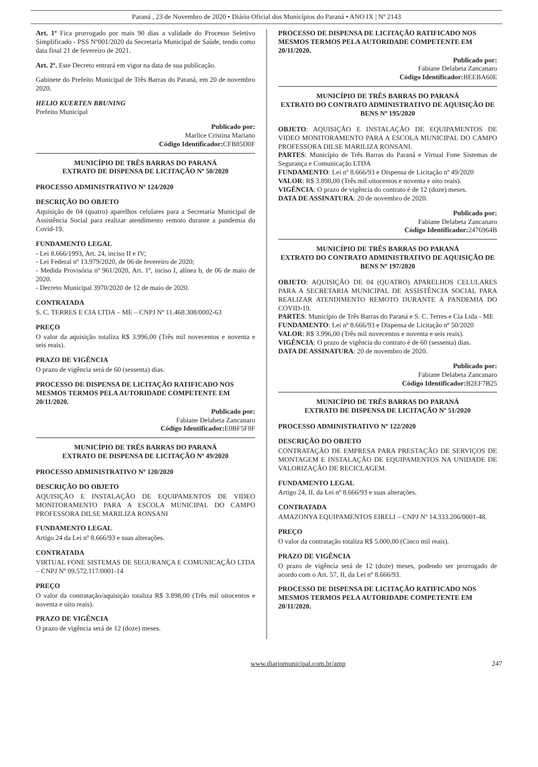Paraná , 23 de Novembro de 2020 • Diário Oficial dos Municípios do Paraná • ANO IX | Nº 2143
Art. 1º Fica prorrogado por mais 90 dias a validade do Processo Seletivo Simplificado - PSS Nº001/2020 da Secretaria Municipal de Saúde, tendo como data final 21 de fevereiro de 2021.
Art. 2º. Este Decreto entrará em vigor na data de sua publicação.
Gabinete do Prefeito Municipal de Três Barras do Paraná, em 20 de novembro 2020.
HELIO KUERTEN BRUNING
Prefeito Municipal
Publicado por:
Marlice Cristina Mariano
Código Identificador: CFB85D0F
MUNICÍPIO DE TRÊS BARRAS DO PARANÁ
EXTRATO DE DISPENSA DE LICITAÇÃO Nº 50/2020
PROCESSO ADMINISTRATIVO Nº 124/2020
DESCRIÇÃO DO OBJETO
Aquisição de 04 (quatro) aparelhos celulares para a Secretaria Municipal de Assistência Social para realizar atendimento remoto durante a pandemia do Covid-19.
FUNDAMENTO LEGAL
- Lei 8.666/1993, Art. 24, inciso II e IV;
- Lei Federal nº 13.979/2020, de 06 de fevereiro de 2020;
- Medida Provisória nº 961/2020, Art. 1º, inciso I, alínea b, de 06 de maio de 2020.
- Decreto Municipal 3970/2020 de 12 de maio de 2020.
CONTRATADA
S. C. TERRES E CIA LTDA – ME – CNPJ Nº 11.468.308/0002-63
PREÇO
O valor da aquisição totaliza R$ 3.996,00 (Três mil novecentos e noventa e seis reais).
PRAZO DE VIGÊNCIA
O prazo de vigência será de 60 (sessenta) dias.
PROCESSO DE DISPENSA DE LICITAÇÃO RATIFICADO NOS MESMOS TERMOS PELA AUTORIDADE COMPETENTE EM 20/11/2020.
Publicado por:
Fabiane Delabeta Zancanaro
Código Identificador: E0BF5F8F
MUNICÍPIO DE TRÊS BARRAS DO PARANÁ
EXTRATO DE DISPENSA DE LICITAÇÃO Nº 49/2020
PROCESSO ADMINISTRATIVO Nº 120/2020
DESCRIÇÃO DO OBJETO
AQUISIÇÃO E INSTALAÇÃO DE EQUIPAMENTOS DE VIDEO MONITORAMENTO PARA A ESCOLA MUNICIPAL DO CAMPO PROFESSORA DILSE MARILIZA RONSANI
FUNDAMENTO LEGAL
Artigo 24 da Lei nº 8.666/93 e suas alterações.
CONTRATADA
VIRTUAL FONE SISTEMAS DE SEGURANÇA E COMUNICAÇÃO LTDA – CNPJ Nº 09.572.117/0001-14
PREÇO
O valor da contratação/aquisição totaliza R$ 3.898,00 (Três mil oitocentos e noventa e oito reais).
PRAZO DE VIGÊNCIA
O prazo de vigência será de 12 (doze) meses.
PROCESSO DE DISPENSA DE LICITAÇÃO RATIFICADO NOS MESMOS TERMOS PELA AUTORIDADE COMPETENTE EM 20/11/2020.
Publicado por:
Fabiane Delabeta Zancanaro
Código Identificador: BEEBA60E
MUNICÍPIO DE TRÊS BARRAS DO PARANÁ
EXTRATO DO CONTRATO ADMINISTRATIVO DE AQUISIÇÃO DE BENS Nº 195/2020
OBJETO: AQUISIÇÃO E INSTALAÇÃO DE EQUIPAMENTOS DE VIDEO MONITORAMENTO PARA A ESCOLA MUNICIPAL DO CAMPO PROFESSORA DILSE MARILIZA RONSANI.
PARTES: Município de Três Barras do Paraná e Virtual Fone Sistemas de Segurança e Comunicação LTDA
FUNDAMENTO: Lei nº 8.666/93 e Dispensa de Licitação nº 49/2020
VALOR: R$ 3.898,00 (Três mil oitocentos e noventa e oito reais).
VIGÊNCIA: O prazo de vigência do contrato é de 12 (doze) meses.
DATA DE ASSINATURA: 20 de novembro de 2020.
Publicado por:
Fabiane Delabeta Zancanaro
Código Identificador: 2476964B
MUNICÍPIO DE TRÊS BARRAS DO PARANÁ
EXTRATO DO CONTRATO ADMINISTRATIVO DE AQUISIÇÃO DE BENS Nº 197/2020
OBJETO: AQUISIÇÃO DE 04 (QUATRO) APARELHOS CELULARES PARA A SECRETARIA MUNICIPAL DE ASSISTÊNCIA SOCIAL PARA REALIZAR ATENDIMENTO REMOTO DURANTE A PANDEMIA DO COVID-19.
PARTES: Município de Três Barras do Paraná e S. C. Terres e Cia Ltda - ME
FUNDAMENTO: Lei nº 8.666/93 e Dispensa de Licitação nº 50/2020
VALOR: R$ 3.996,00 (Três mil novecentos e noventa e seis reais).
VIGÊNCIA: O prazo de vigência do contrato é de 60 (sessenta) dias.
DATA DE ASSINATURA: 20 de novembro de 2020.
Publicado por:
Fabiane Delabeta Zancanaro
Código Identificador: B2EF7B25
MUNICÍPIO DE TRÊS BARRAS DO PARANÁ
EXTRATO DE DISPENSA DE LICITAÇÃO Nº 51/2020
PROCESSO ADMINISTRATIVO Nº 122/2020
DESCRIÇÃO DO OBJETO
CONTRATAÇÃO DE EMPRESA PARA PRESTAÇÃO DE SERVIÇOS DE MONTAGEM E INSTALAÇÃO DE EQUIPAMENTOS NA UNIDADE DE VALORIZAÇÃO DE RECICLAGEM.
FUNDAMENTO LEGAL
Artigo 24, II, da Lei nº 8.666/93 e suas alterações.
CONTRATADA
AMAZONYA EQUIPAMENTOS EIRELI – CNPJ Nº 14.333.206/0001-48.
PREÇO
O valor da contratação totaliza R$ 5.000,00 (Cinco mil reais).
PRAZO DE VIGÊNCIA
O prazo de vigência será de 12 (doze) meses, podendo ser prorrogado de acordo com o Art. 57, II, da Lei nº 8.666/93.
PROCESSO DE DISPENSA DE LICITAÇÃO RATIFICADO NOS MESMOS TERMOS PELA AUTORIDADE COMPETENTE EM 20/11/2020.
www.diariomunicipal.com.br/amp 247